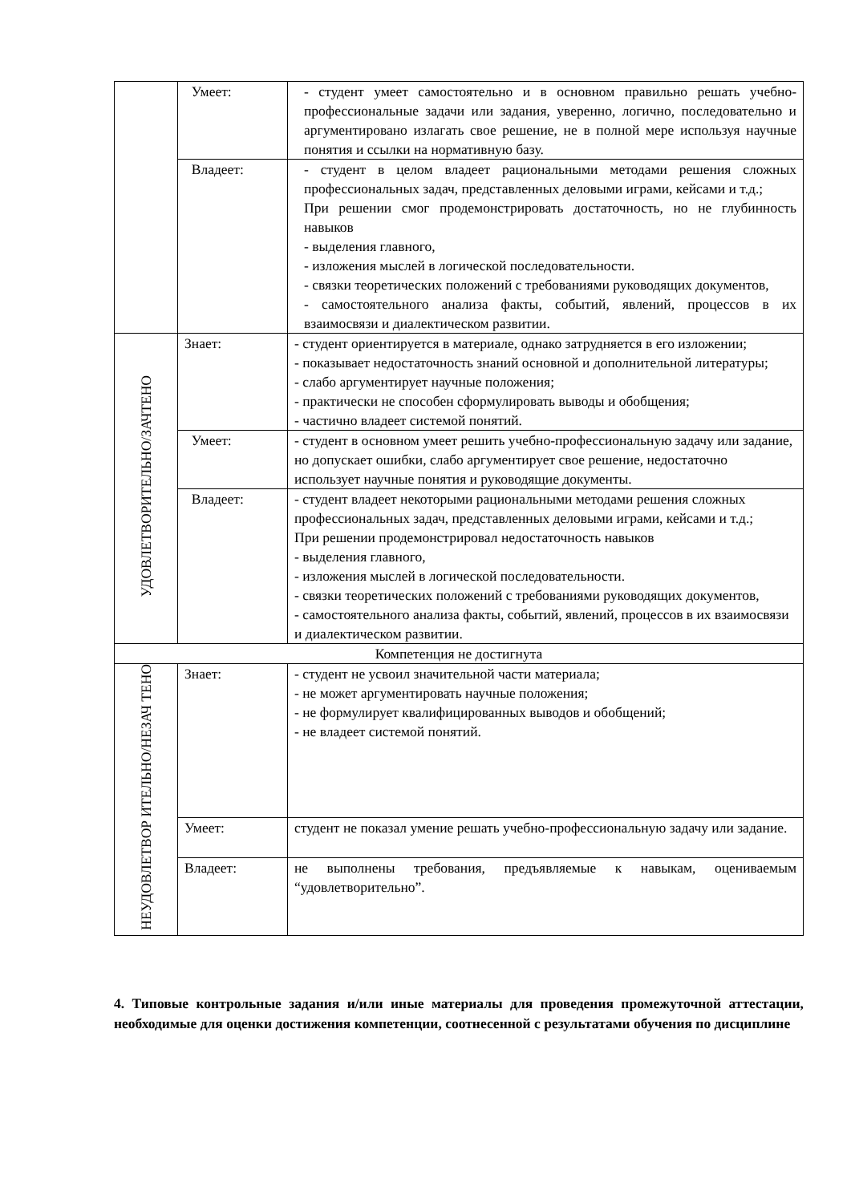| | Умеет: | - студент умеет самостоятельно и в основном правильно решать учебно-профессиональные задачи или задания, уверенно, логично, последовательно и аргументировано излагать свое решение, не в полной мере используя научные понятия и ссылки на нормативную базу. |
| | Владеет: | - студент в целом владеет рациональными методами решения сложных профессиональных задач, представленных деловыми играми, кейсами и т.д.; При решении смог продемонстрировать достаточность, но не глубинность навыков - выделения главного, - изложения мыслей в логической последовательности. - связки теоретических положений с требованиями руководящих документов, - самостоятельного анализа факты, событий, явлений, процессов в их взаимосвязи и диалектическом развитии. |
| УДОВЛЕТВОРИТЕЛЬНО/ЗАЧТЕНО | Знает: | - студент ориентируется в материале, однако затрудняется в его изложении; - показывает недостаточность знаний основной и дополнительной литературы; - слабо аргументирует научные положения; - практически не способен сформулировать выводы и обобщения; - частично владеет системой понятий. |
| | Умеет: | - студент в основном умеет решить учебно-профессиональную задачу или задание, но допускает ошибки, слабо аргументирует свое решение, недостаточно использует научные понятия и руководящие документы. |
| | Владеет: | - студент владеет некоторыми рациональными методами решения сложных профессиональных задач, представленных деловыми играми, кейсами и т.д.; При решении продемонстрировал недостаточность навыков - выделения главного, - изложения мыслей в логической последовательности. - связки теоретических положений с требованиями руководящих документов, - самостоятельного анализа факты, событий, явлений, процессов в их взаимосвязи и диалектическом развитии. |
| Компетенция не достигнута | | |
| НЕУДОВЛЕТВОР ИТЕЛЬНО/НЕЗАЧ ТЕНО | Знает: | - студент не усвоил значительной части материала; - не может аргументировать научные положения; - не формулирует квалифицированных выводов и обобщений; - не владеет системой понятий. |
| | Умеет: | студент не показал умение решать учебно-профессиональную задачу или задание. |
| | Владеет: | не выполнены требования, предъявляемые к навыкам, оцениваемым “удовлетворительно”. |
4. Типовые контрольные задания и/или иные материалы для проведения промежуточной аттестации, необходимые для оценки достижения компетенции, соотнесенной с результатами обучения по дисциплине